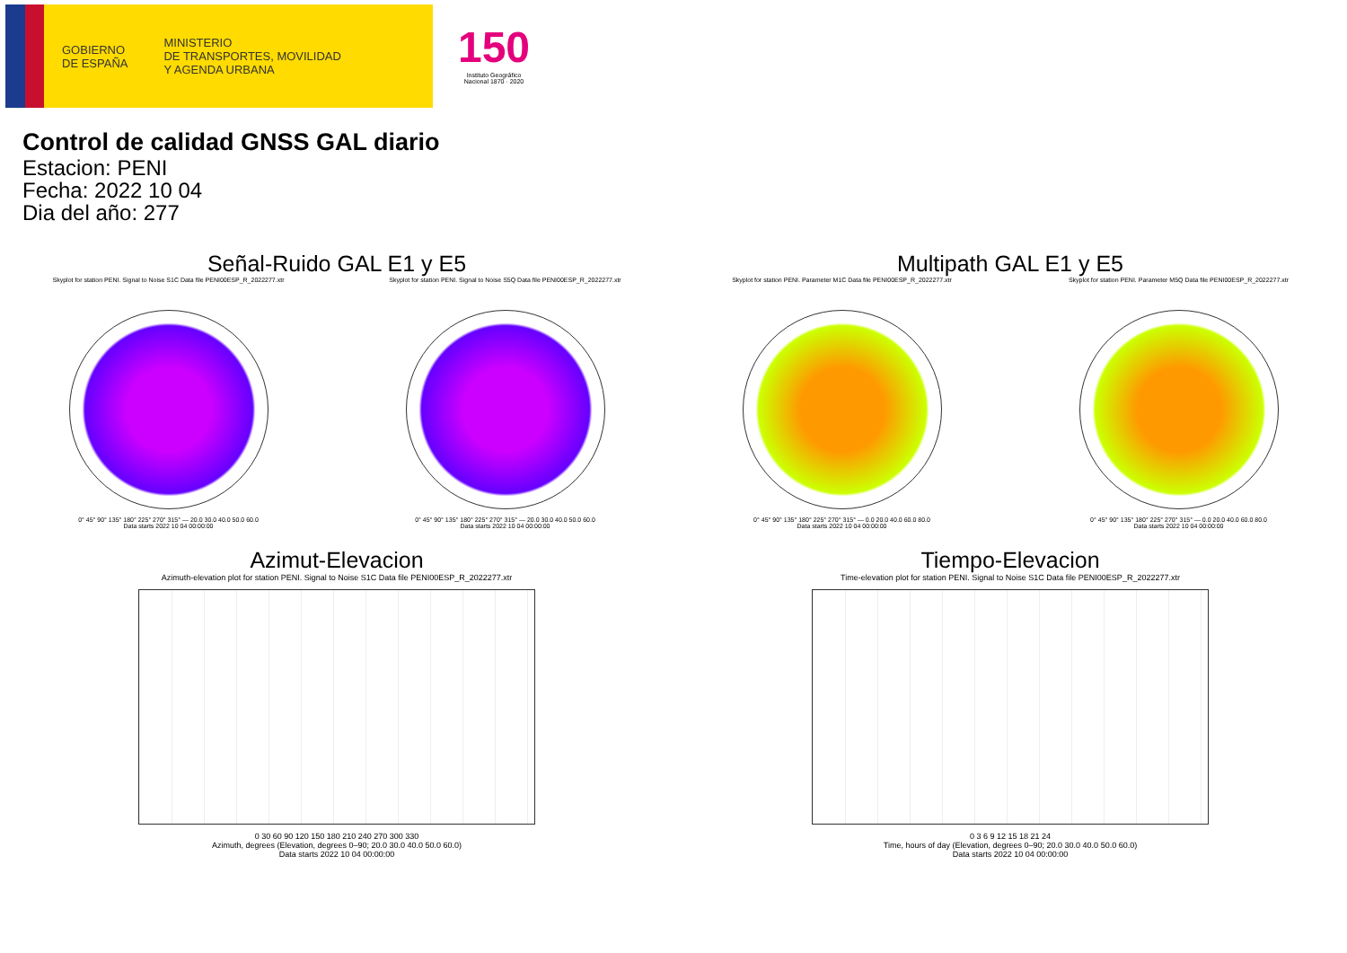GOBIERNO
DE ESPAÑA
MINISTERIO
DE TRANSPORTES, MOVILIDAD
Y AGENDA URBANA
150
Instituto Geográfico
Nacional 1870 · 2020
Control de calidad GNSS GAL diario
Estacion: PENI
Fecha: 2022 10 04
Dia del año: 277
Señal-Ruido GAL E1 y E5
Skyplot for station PENI. Signal to Noise S1C Data file PENI00ESP_R_2022277.xtr
0° 45° 90° 135° 180° 225° 270° 315° — 20.0 30.0 40.0 50.0 60.0
Data starts 2022 10 04 00:00:00
Skyplot for station PENI. Signal to Noise S5Q Data file PENI00ESP_R_2022277.xtr
0° 45° 90° 135° 180° 225° 270° 315° — 20.0 30.0 40.0 50.0 60.0
Data starts 2022 10 04 00:00:00
Multipath GAL E1 y E5
Skyplot for station PENI. Parameter M1C Data file PENI00ESP_R_2022277.xtr
0° 45° 90° 135° 180° 225° 270° 315° — 0.0 20.0 40.0 60.0 80.0
Data starts 2022 10 04 00:00:00
Skyplot for station PENI. Parameter M5Q Data file PENI00ESP_R_2022277.xtr
0° 45° 90° 135° 180° 225° 270° 315° — 0.0 20.0 40.0 60.0 80.0
Data starts 2022 10 04 00:00:00
Azimut-Elevacion
Azimuth-elevation plot for station PENI. Signal to Noise S1C Data file PENI00ESP_R_2022277.xtr
0 30 60 90 120 150 180 210 240 270 300 330
Azimuth, degrees (Elevation, degrees 0–90; 20.0 30.0 40.0 50.0 60.0)
Data starts 2022 10 04 00:00:00
Tiempo-Elevacion
Time-elevation plot for station PENI. Signal to Noise S1C Data file PENI00ESP_R_2022277.xtr
0 3 6 9 12 15 18 21 24
Time, hours of day (Elevation, degrees 0–90; 20.0 30.0 40.0 50.0 60.0)
Data starts 2022 10 04 00:00:00